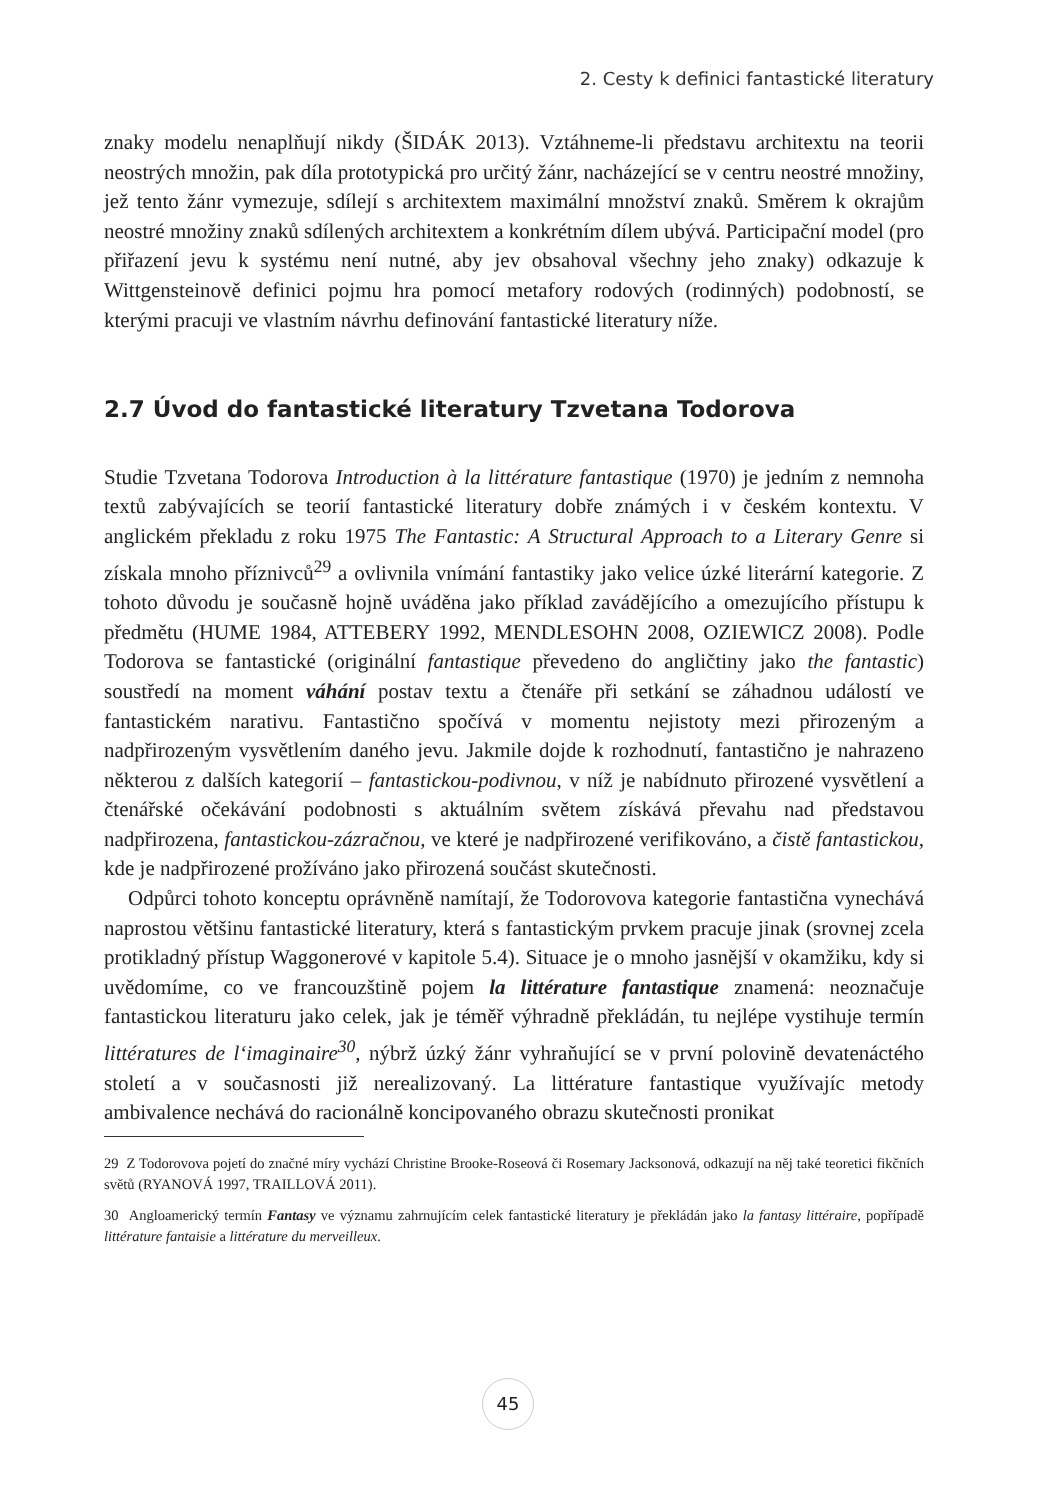2. Cesty k definici fantastické literatury
znaky modelu nenaplňují nikdy (ŠIDÁK 2013). Vztáhneme-li představu architextu na teorii neostrých množin, pak díla prototypická pro určitý žánr, nacházející se v centru neostré množiny, jež tento žánr vymezuje, sdílejí s architextem maximální množství znaků. Směrem k okrajům neostré množiny znaků sdílených architextem a konkrétním dílem ubývá. Participační model (pro přiřazení jevu k systému není nutné, aby jev obsahoval všechny jeho znaky) odkazuje k Wittgensteinově definici pojmu hra pomocí metafory rodových (rodinných) podobností, se kterými pracuji ve vlastním návrhu definování fantastické literatury níže.
2.7 Úvod do fantastické literatury Tzvetana Todorova
Studie Tzvetana Todorova Introduction à la littérature fantastique (1970) je jedním z nemnoha textů zabývajících se teorií fantastické literatury dobře známých i v českém kontextu. V anglickém překladu z roku 1975 The Fantastic: A Structural Approach to a Literary Genre si získala mnoho příznivců<sup>29</sup> a ovlivnila vnímání fantastiky jako velice úzké literární kategorie. Z tohoto důvodu je současně hojně uváděna jako příklad zavádějícího a omezujícího přístupu k předmětu (HUME 1984, ATTEBERY 1992, MENDLESOHN 2008, OZIEWICZ 2008). Podle Todorova se fantastické (originální fantastique převedeno do angličtiny jako the fantastic) soustředí na moment váhání postav textu a čtenáře při setkání se záhadnou událostí ve fantastickém narativu. Fantastično spočívá v momentu nejistoty mezi přirozeným a nadpřirozeným vysvětlením daného jevu. Jakmile dojde k rozhodnutí, fantastično je nahrazeno některou z dalších kategorií – fantastickou-podivnou, v níž je nabídnuto přirozené vysvětlení a čtenářské očekávání podobnosti s aktuálním světem získává převahu nad představou nadpřirozena, fantastickou-zázračnou, ve které je nadpřirozené verifikováno, a čistě fantastickou, kde je nadpřirozené prožíváno jako přirozená součást skutečnosti.
Odpůrci tohoto konceptu oprávněně namítají, že Todorovova kategorie fantastična vynechává naprostou většinu fantastické literatury, která s fantastickým prvkem pracuje jinak (srovnej zcela protikladný přístup Waggonerové v kapitole 5.4). Situace je o mnoho jasnější v okamžiku, kdy si uvědomíme, co ve francouzštině pojem la littérature fantastique znamená: neoznačuje fantastickou literaturu jako celek, jak je téměř výhradně překládán, tu nejlépe vystihuje termín littératures de l‘imaginaire<sup>30</sup>, nýbrž úzký žánr vyhraňující se v první polovině devatenáctého století a v současnosti již nerealizovaný. La littérature fantastique využívajíc metody ambivalence nechává do racionálně koncipovaného obrazu skutečnosti pronikat
29 Z Todorovova pojetí do značné míry vychází Christine Brooke-Roseová či Rosemary Jacksonová, odkazují na něj také teoretici fikčních světů (RYANOVÁ 1997, TRAILLOVÁ 2011).
30 Angloamerický termín Fantasy ve významu zahrnujícím celek fantastické literatury je překládán jako la fantasy littéraire, popřípadě littérature fantaisie a littérature du merveilleux.
45